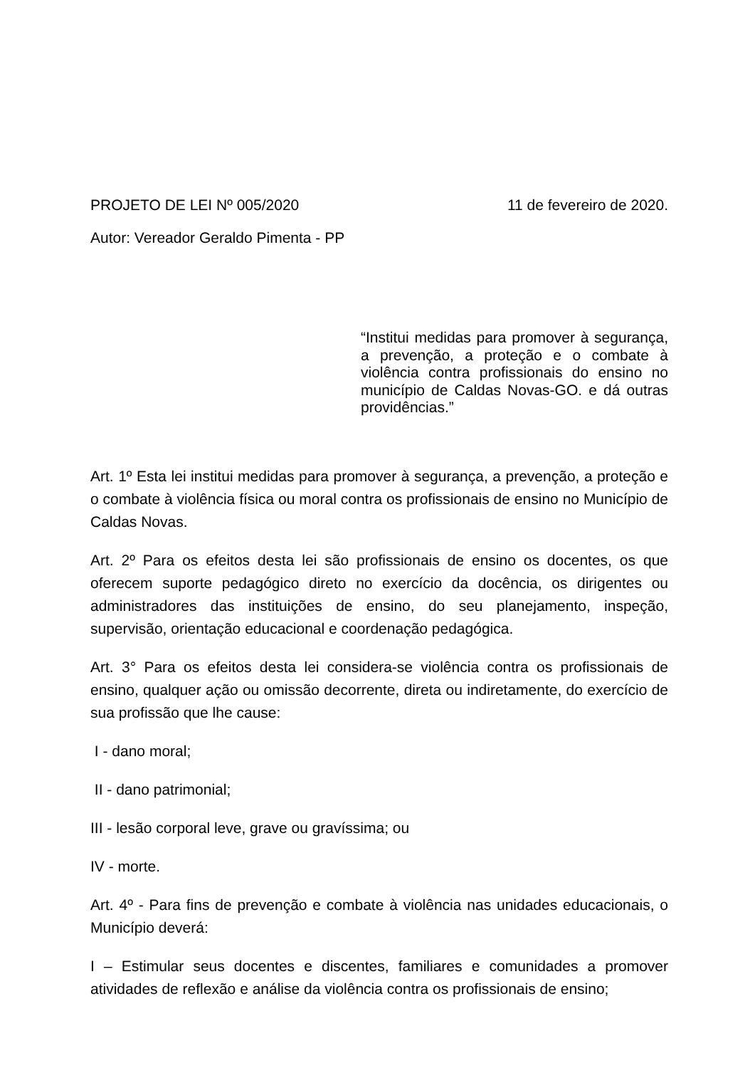PROJETO DE LEI Nº 005/2020 11 de fevereiro de 2020.
Autor: Vereador Geraldo Pimenta - PP
“Institui medidas para promover à segurança, a prevenção, a proteção e o combate à violência contra profissionais do ensino no município de Caldas Novas-GO. e dá outras providências.”
Art. 1º Esta lei institui medidas para promover à segurança, a prevenção, a proteção e o combate à violência física ou moral contra os profissionais de ensino no Município de Caldas Novas.
Art. 2º Para os efeitos desta lei são profissionais de ensino os docentes, os que oferecem suporte pedagógico direto no exercício da docência, os dirigentes ou administradores das instituições de ensino, do seu planejamento, inspeção, supervisão, orientação educacional e coordenação pedagógica.
Art. 3° Para os efeitos desta lei considera-se violência contra os profissionais de ensino, qualquer ação ou omissão decorrente, direta ou indiretamente, do exercício de sua profissão que lhe cause:
I - dano moral;
II - dano patrimonial;
III - lesão corporal leve, grave ou gravíssima; ou
IV - morte.
Art. 4º - Para fins de prevenção e combate à violência nas unidades educacionais, o Município deverá:
I – Estimular seus docentes e discentes, familiares e comunidades a promover atividades de reflexão e análise da violência contra os profissionais de ensino;